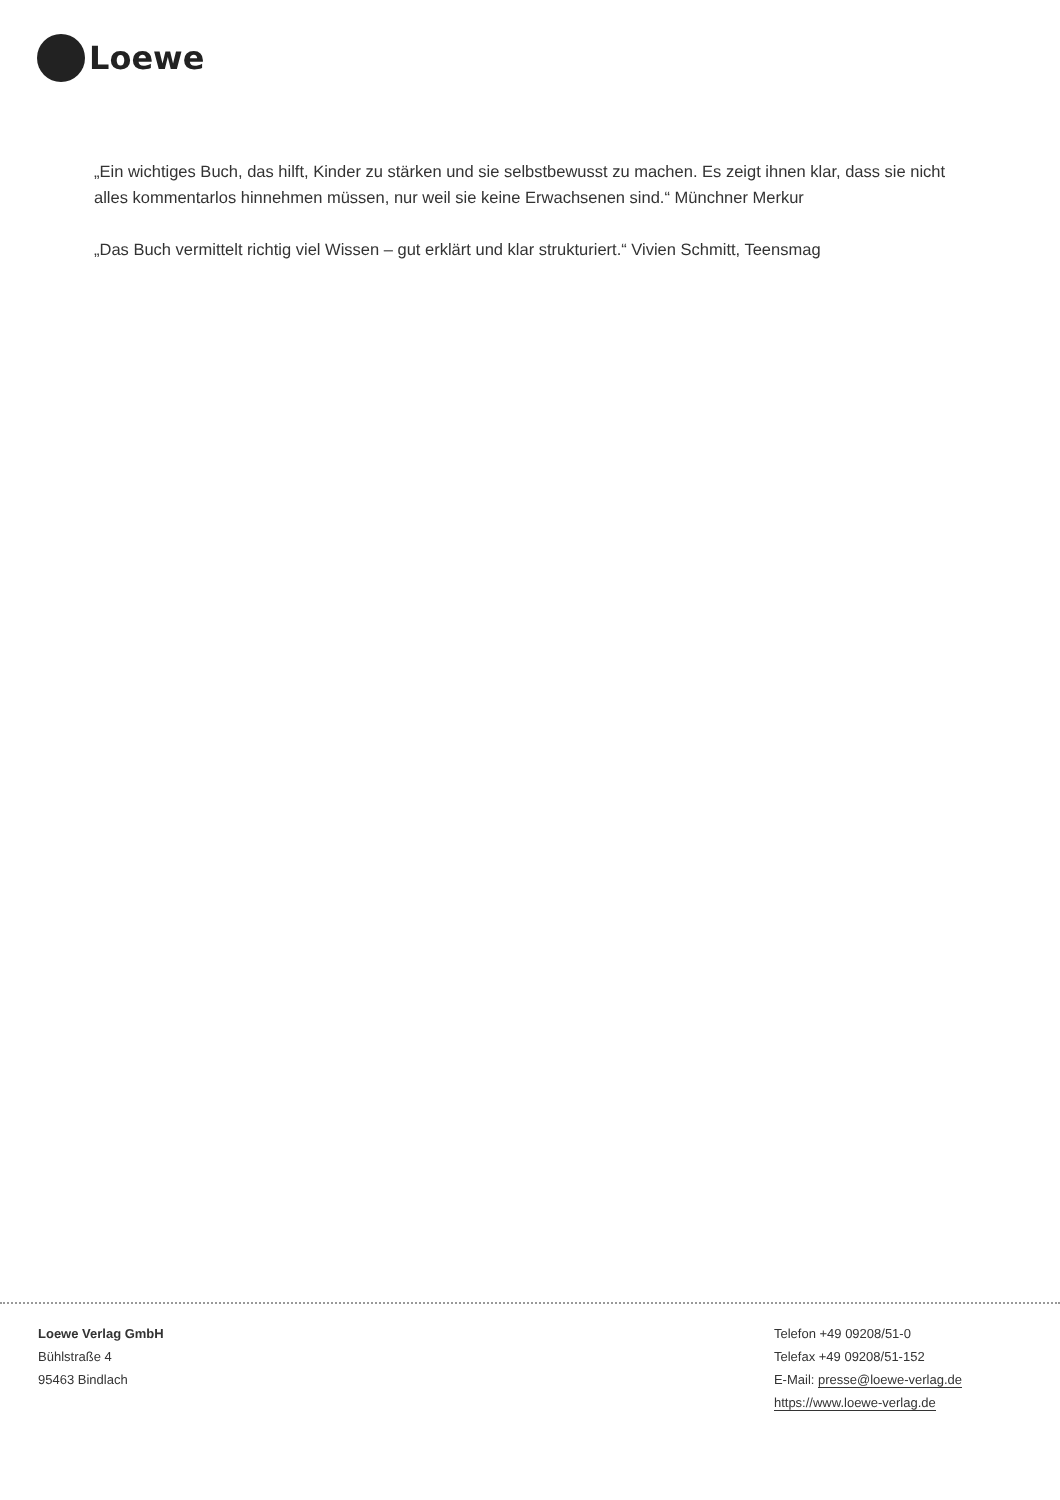Loewe
„Ein wichtiges Buch, das hilft, Kinder zu stärken und sie selbstbewusst zu machen. Es zeigt ihnen klar, dass sie nicht alles kommentarlos hinnehmen müssen, nur weil sie keine Erwachsenen sind.“ Münchner Merkur
„Das Buch vermittelt richtig viel Wissen – gut erklärt und klar strukturiert.“ Vivien Schmitt, Teensmag
Loewe Verlag GmbH
Bühlstraße 4
95463 Bindlach
Telefon +49 09208/51-0
Telefax +49 09208/51-152
E-Mail: presse@loewe-verlag.de
https://www.loewe-verlag.de